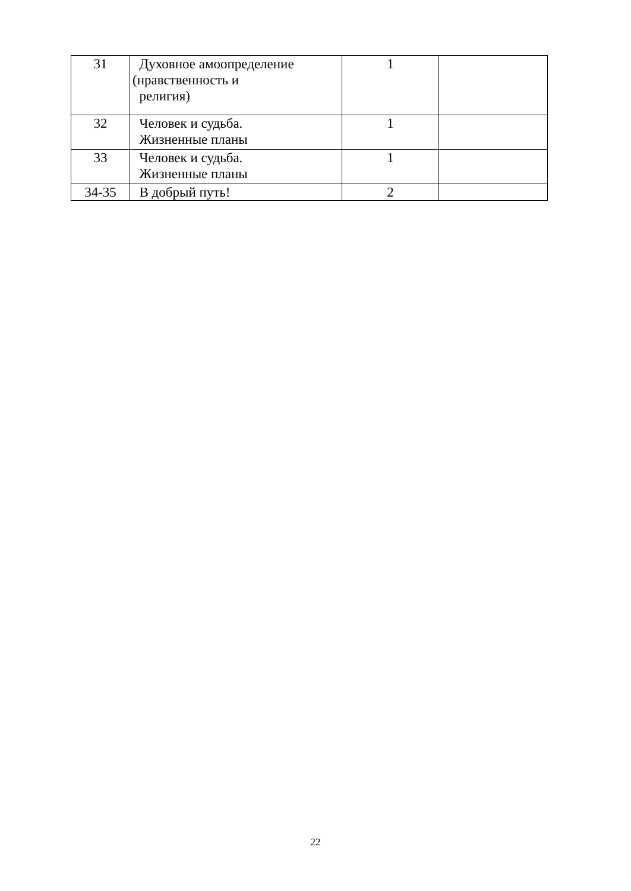| 31 | Духовное амоопределение (нравственность и религия) | 1 | |
| 32 | Человек и судьба. Жизненные планы | 1 | |
| 33 | Человек и судьба. Жизненные планы | 1 | |
| 34-35 | В добрый путь! | 2 | |
22